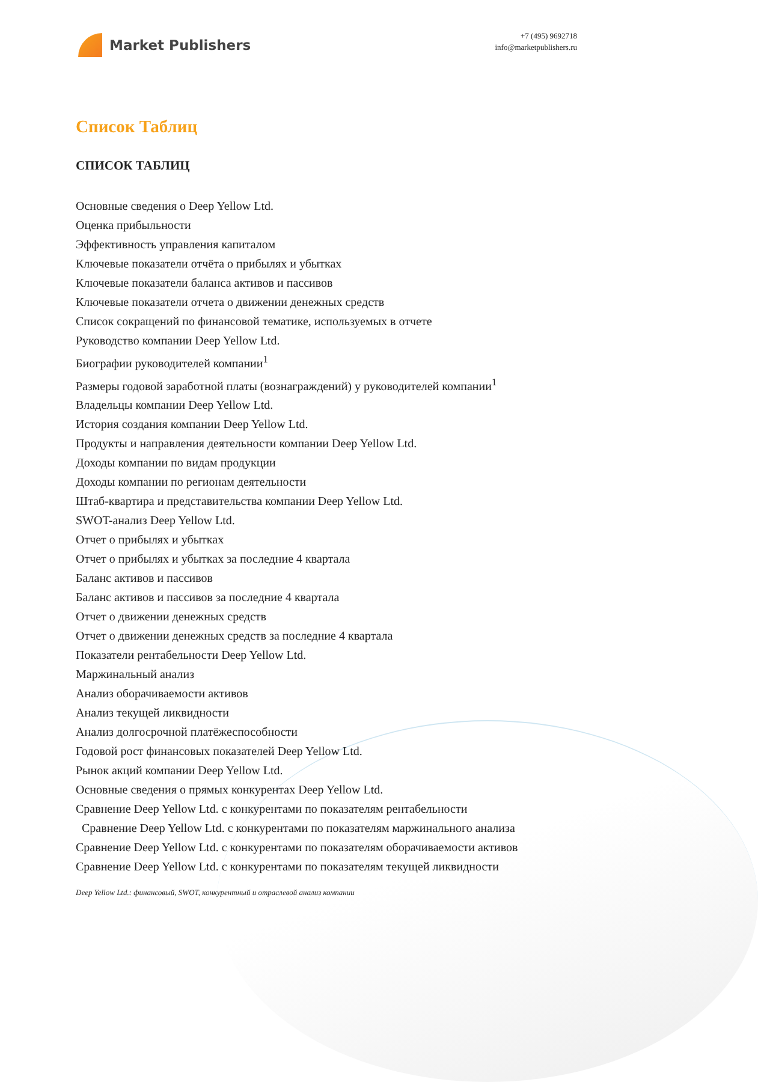Market Publishers
+7 (495) 9692718
info@marketpublishers.ru
Список Таблиц
СПИСОК ТАБЛИЦ
Основные сведения о Deep Yellow Ltd.
Оценка прибыльности
Эффективность управления капиталом
Ключевые показатели отчёта о прибылях и убытках
Ключевые показатели баланса активов и пассивов
Ключевые показатели отчета о движении денежных средств
Список сокращений по финансовой тематике, используемых в отчете
Руководство компании Deep Yellow Ltd.
Биографии руководителей компании<sup>1</sup>
Размеры годовой заработной платы (вознаграждений) у руководителей компании<sup>1</sup>
Владельцы компании Deep Yellow Ltd.
История создания компании Deep Yellow Ltd.
Продукты и направления деятельности компании Deep Yellow Ltd.
Доходы компании по видам продукции
Доходы компании по регионам деятельности
Штаб-квартира и представительства компании Deep Yellow Ltd.
SWOT-анализ Deep Yellow Ltd.
Отчет о прибылях и убытках
Отчет о прибылях и убытках за последние 4 квартала
Баланс активов и пассивов
Баланс активов и пассивов за последние 4 квартала
Отчет о движении денежных средств
Отчет о движении денежных средств за последние 4 квартала
Показатели рентабельности Deep Yellow Ltd.
Маржинальный анализ
Анализ оборачиваемости активов
Анализ текущей ликвидности
Анализ долгосрочной платёжеспособности
Годовой рост финансовых показателей Deep Yellow Ltd.
Рынок акций компании Deep Yellow Ltd.
Основные сведения о прямых конкурентах Deep Yellow Ltd.
Сравнение Deep Yellow Ltd. с конкурентами по показателям рентабельности
Сравнение Deep Yellow Ltd. с конкурентами по показателям маржинального анализа
Сравнение Deep Yellow Ltd. с конкурентами по показателям оборачиваемости активов
Сравнение Deep Yellow Ltd. с конкурентами по показателям текущей ликвидности
Deep Yellow Ltd.: финансовый, SWOT, конкурентный и отраслевой анализ компании